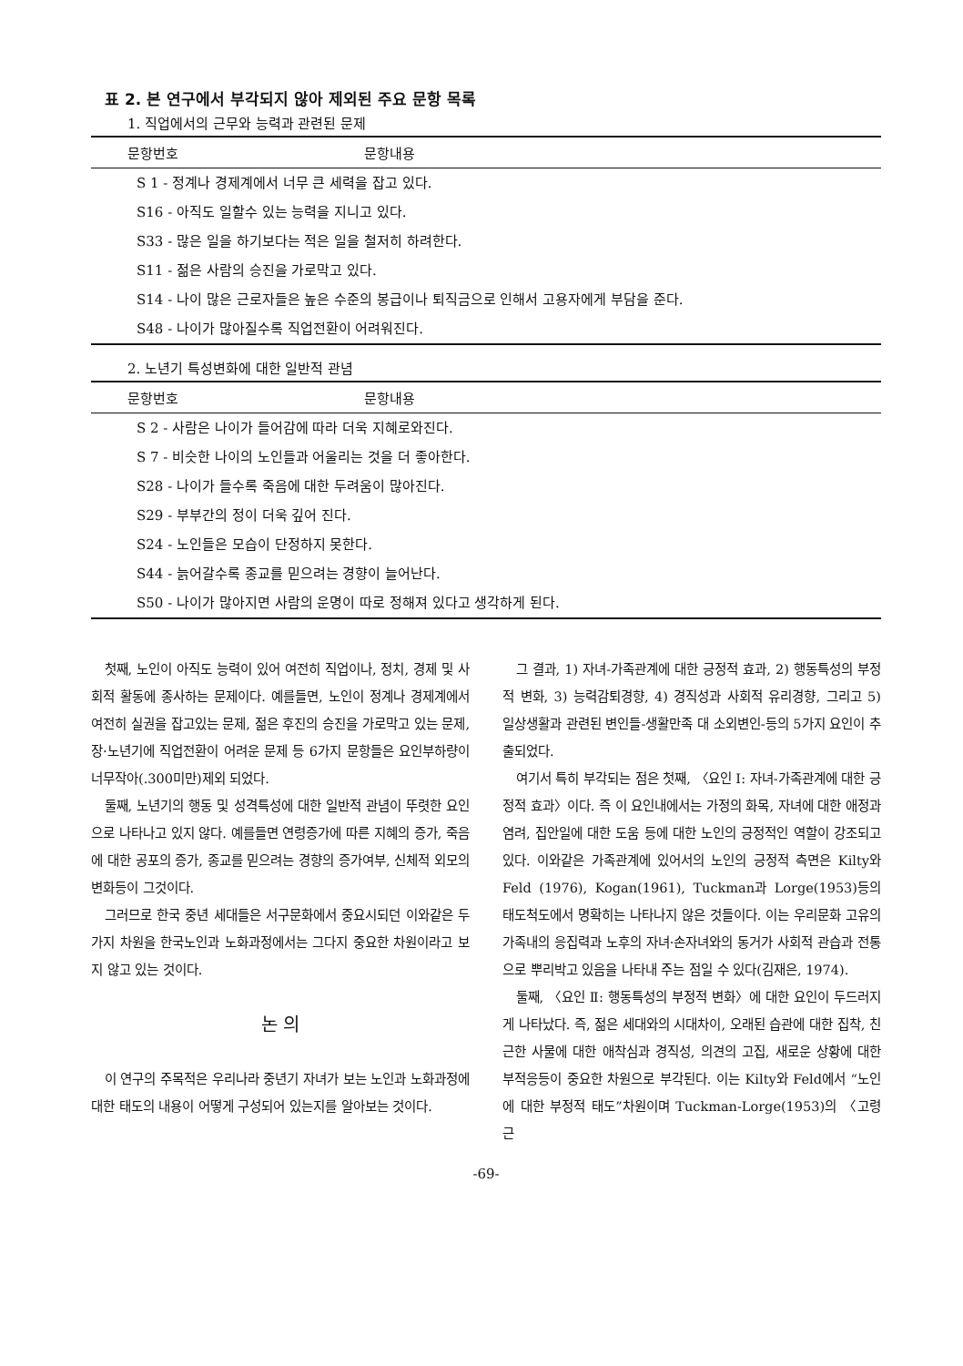표 2. 본 연구에서 부각되지 않아 제외된 주요 문항 목록
1. 직업에서의 근무와 능력과 관련된 문제
| 문항번호 | 문항내용 |
| --- | --- |
| S 1 - 정계나 경제계에서 너무 큰 세력을 잡고 있다. | |
| S16 - 아직도 일할수 있는 능력을 지니고 있다. | |
| S33 - 많은 일을 하기보다는 적은 일을 철저히 하려한다. | |
| S11 - 젊은 사람의 승진을 가로막고 있다. | |
| S14 - 나이 많은 근로자들은 높은 수준의 봉급이나 퇴직금으로 인해서 고용자에게 부담을 준다. | |
| S48 - 나이가 많아질수록 직업전환이 어려워진다. | |
2. 노년기 특성변화에 대한 일반적 관념
| 문항번호 | 문항내용 |
| --- | --- |
| S 2 - 사람은 나이가 들어감에 따라 더욱 지혜로와진다. | |
| S 7 - 비슷한 나이의 노인들과 어울리는 것을 더 좋아한다. | |
| S28 - 나이가 들수록 죽음에 대한 두려움이 많아진다. | |
| S29 - 부부간의 정이 더욱 깊어 진다. | |
| S24 - 노인들은 모습이 단정하지 못한다. | |
| S44 - 늙어갈수록 종교를 믿으려는 경향이 늘어난다. | |
| S50 - 나이가 많아지면 사람의 운명이 따로 정해져 있다고 생각하게 된다. | |
첫째, 노인이 아직도 능력이 있어 여전히 직업이나, 정치, 경제 및 사회적 활동에 종사하는 문제이다. 예를들면, 노인이 정계나 경제계에서 여전히 실권을 잡고있는 문제, 젊은 후진의 승진을 가로막고 있는 문제, 장·노년기에 직업전환이 어려운 문제 등 6가지 문항들은 요인부하량이 너무작아(.300미만)제외 되었다.
둘째, 노년기의 행동 및 성격특성에 대한 일반적 관념이 뚜렷한 요인으로 나타나고 있지 않다. 예를들면 연령증가에 따른 지혜의 증가, 죽음에 대한 공포의 증가, 종교를 믿으려는 경향의 증가여부, 신체적 외모의 변화등이 그것이다.
그러므로 한국 중년 세대들은 서구문화에서 중요시되던 이와같은 두가지 차원을 한국노인과 노화과정에서는 그다지 중요한 차원이라고 보지 않고 있는 것이다.
논 의
이 연구의 주목적은 우리나라 중년기 자녀가 보는 노인과 노화과정에 대한 태도의 내용이 어떻게 구성되어 있는지를 알아보는 것이다.
그 결과, 1) 자녀-가족관계에 대한 긍정적 효과, 2) 행동특성의 부정적 변화, 3) 능력감퇴경향, 4) 경직성과 사회적 유리경향, 그리고 5) 일상생활과 관련된 변인들-생활만족 대 소외변인-등의 5가지 요인이 추출되었다.
여기서 특히 부각되는 점은 첫째, 〈요인 Ⅰ: 자녀-가족관계에 대한 긍정적 효과〉이다. 즉 이 요인내에서는 가정의 화목, 자녀에 대한 애정과 염려, 집안일에 대한 도움 등에 대한 노인의 긍정적인 역할이 강조되고 있다. 이와같은 가족관계에 있어서의 노인의 긍정적 측면은 Kilty와 Feld (1976), Kogan(1961), Tuckman과 Lorge(1953)등의 태도척도에서 명확히는 나타나지 않은 것들이다. 이는 우리문화 고유의 가족내의 응집력과 노후의 자녀·손자녀와의 동거가 사회적 관습과 전통으로 뿌리박고 있음을 나타내 주는 점일 수 있다(김재은, 1974).
둘째, 〈요인 Ⅱ: 행동특성의 부정적 변화〉에 대한 요인이 두드러지게 나타났다. 즉, 젊은 세대와의 시대차이, 오래된 습관에 대한 집착, 친근한 사물에 대한 애착심과 경직성, 의견의 고집, 새로운 상황에 대한 부적응등이 중요한 차원으로 부각된다. 이는 Kilty와 Feld에서 “노인에 대한 부정적 태도”차원이며 Tuckman-Lorge(1953)의 〈고령근
-69-